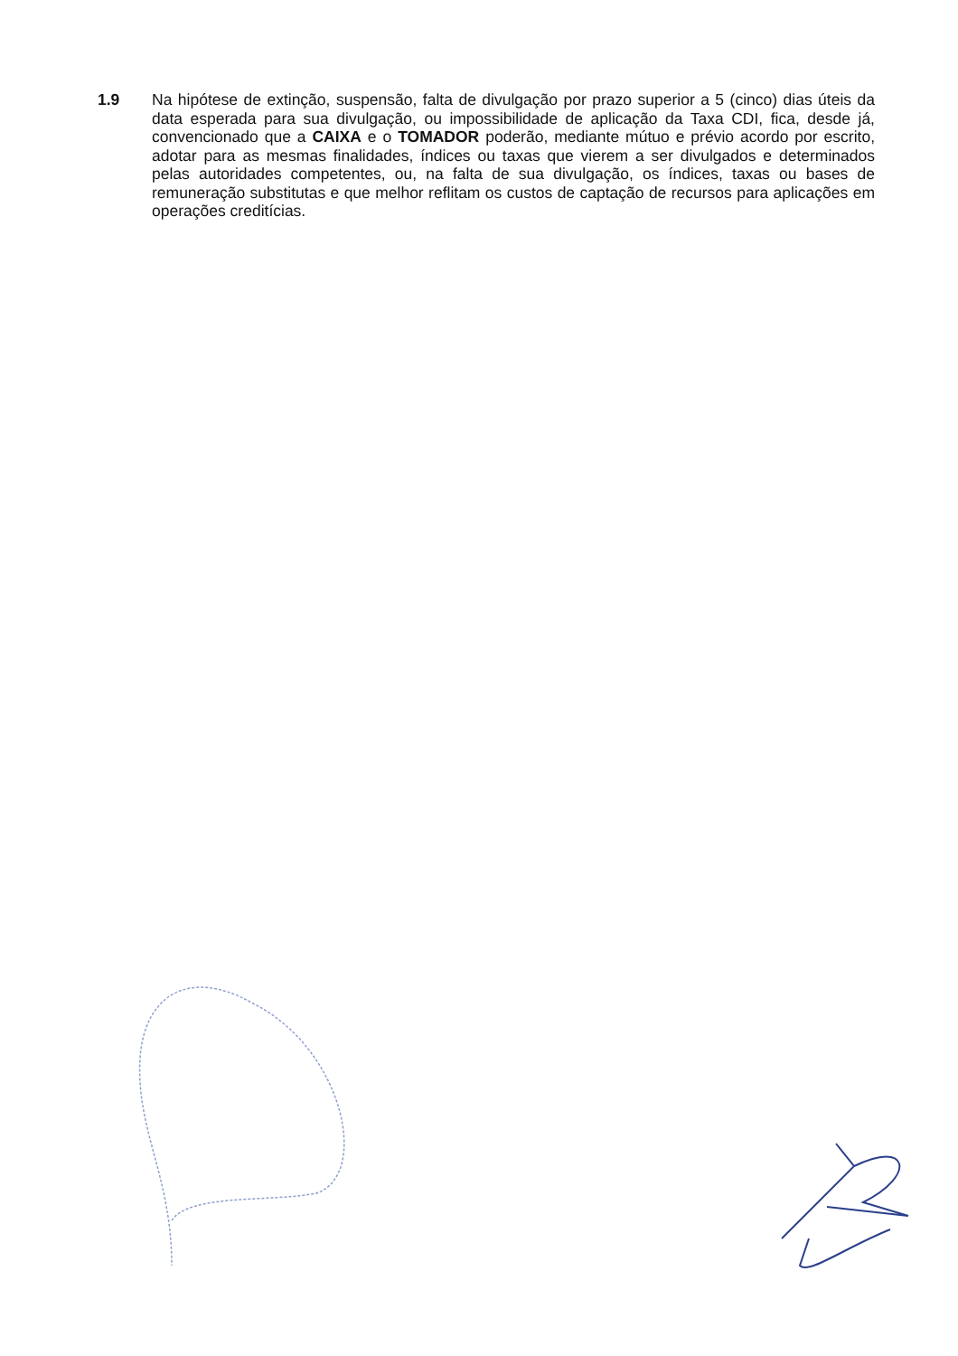1.9 Na hipótese de extinção, suspensão, falta de divulgação por prazo superior a 5 (cinco) dias úteis da data esperada para sua divulgação, ou impossibilidade de aplicação da Taxa CDI, fica, desde já, convencionado que a CAIXA e o TOMADOR poderão, mediante mútuo e prévio acordo por escrito, adotar para as mesmas finalidades, índices ou taxas que vierem a ser divulgados e determinados pelas autoridades competentes, ou, na falta de sua divulgação, os índices, taxas ou bases de remuneração substitutas e que melhor reflitam os custos de captação de recursos para aplicações em operações creditícias.